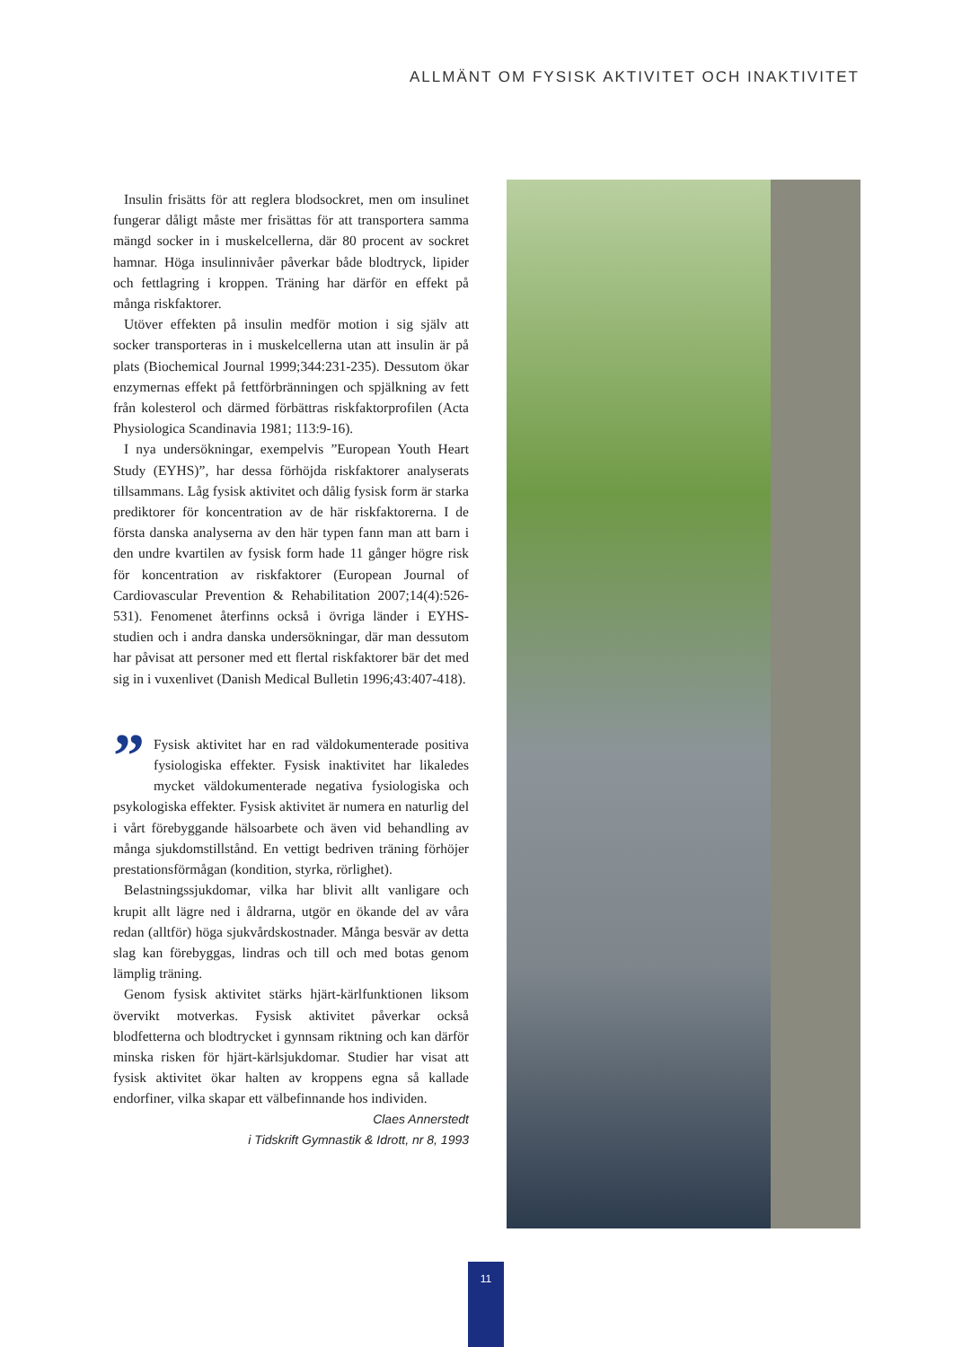ALLMÄNT OM FYSISK AKTIVITET OCH INAKTIVITET
Insulin frisätts för att reglera blodsockret, men om insulinet fungerar dåligt måste mer frisättas för att transportera samma mängd socker in i muskelcellerna, där 80 procent av sockret hamnar. Höga insulinnivåer påverkar både blodtryck, lipider och fettlagring i kroppen. Träning har därför en effekt på många riskfaktorer.
Utöver effekten på insulin medför motion i sig själv att socker transporteras in i muskelcellerna utan att insulin är på plats (Biochemical Journal 1999;344:231-235). Dessutom ökar enzymernas effekt på fettförbränningen och spjälkning av fett från kolesterol och därmed förbättras riskfaktorprofilen (Acta Physiologica Scandinavia 1981; 113:9-16).
I nya undersökningar, exempelvis ”European Youth Heart Study (EYHS)”, har dessa förhöjda riskfaktorer analyserats tillsammans. Låg fysisk aktivitet och dålig fysisk form är starka prediktorer för koncentration av de här riskfaktorerna. I de första danska analyserna av den här typen fann man att barn i den undre kvartilen av fysisk form hade 11 gånger högre risk för koncentration av riskfaktorer (European Journal of Cardiovascular Prevention & Rehabilitation 2007;14(4):526-531). Fenomenet återfinns också i övriga länder i EYHS-studien och i andra danska undersökningar, där man dessutom har påvisat att personer med ett flertal riskfaktorer bär det med sig in i vuxenlivet (Danish Medical Bulletin 1996;43:407-418).
” Fysisk aktivitet har en rad väldokumenterade positiva fysiologiska effekter. Fysisk inaktivitet har likaledes mycket väldokumenterade negativa fysiologiska och psykologiska effekter. Fysisk aktivitet är numera en naturlig del i vårt förebyggande hälsoarbete och även vid behandling av många sjukdomstillstånd. En vettigt bedriven träning förhöjer prestationsförmågan (kondition, styrka, rörlighet).
Belastningssjukdomar, vilka har blivit allt vanligare och krupit allt lägre ned i åldrarna, utgör en ökande del av våra redan (alltför) höga sjukvårdskostnader. Många besvär av detta slag kan förebyggas, lindras och till och med botas genom lämplig träning.
Genom fysisk aktivitet stärks hjärt-kärlfunktionen liksom övervikt motverkas. Fysisk aktivitet påverkar också blodfetterna och blodtrycket i gynnsam riktning och kan därför minska risken för hjärt-kärlsjukdomar. Studier har visat att fysisk aktivitet ökar halten av kroppens egna så kallade endorfiner, vilka skapar ett välbefinnande hos individen.
Claes Annerstedt
i Tidskrift Gymnastik & Idrott, nr 8, 1993
11